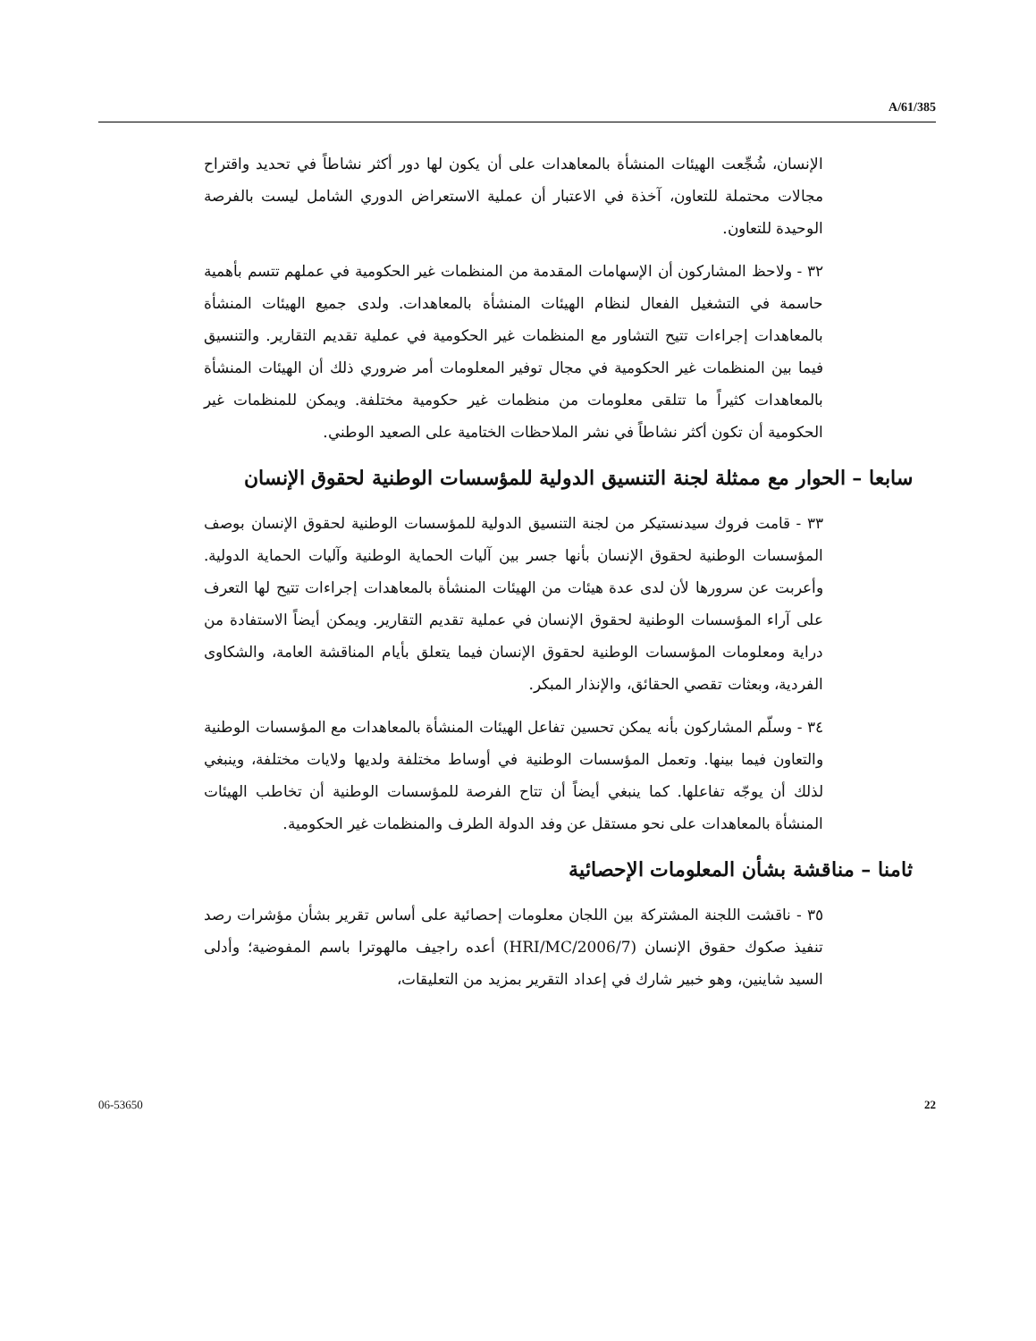A/61/385
الإنسان، شُجِّعت الهيئات المنشأة بالمعاهدات على أن يكون لها دور أكثر نشاطاً في تحديد واقتراح مجالات محتملة للتعاون، آخذة في الاعتبار أن عملية الاستعراض الدوري الشامل ليست بالفرصة الوحيدة للتعاون.
٣٢ - ولاحظ المشاركون أن الإسهامات المقدمة من المنظمات غير الحكومية في عملهم تتسم بأهمية حاسمة في التشغيل الفعال لنظام الهيئات المنشأة بالمعاهدات. ولدى جميع الهيئات المنشأة بالمعاهدات إجراءات تتيح التشاور مع المنظمات غير الحكومية في عملية تقديم التقارير. والتنسيق فيما بين المنظمات غير الحكومية في مجال توفير المعلومات أمر ضروري ذلك أن الهيئات المنشأة بالمعاهدات كثيراً ما تتلقى معلومات من منظمات غير حكومية مختلفة. ويمكن للمنظمات غير الحكومية أن تكون أكثر نشاطاً في نشر الملاحظات الختامية على الصعيد الوطني.
سابعا – الحوار مع ممثلة لجنة التنسيق الدولية للمؤسسات الوطنية لحقوق الإنسان
٣٣ - قامت فروك سيدنستيكر من لجنة التنسيق الدولية للمؤسسات الوطنية لحقوق الإنسان بوصف المؤسسات الوطنية لحقوق الإنسان بأنها جسر بين آليات الحماية الوطنية وآليات الحماية الدولية. وأعربت عن سرورها لأن لدى عدة هيئات من الهيئات المنشأة بالمعاهدات إجراءات تتيح لها التعرف على آراء المؤسسات الوطنية لحقوق الإنسان في عملية تقديم التقارير. ويمكن أيضاً الاستفادة من دراية ومعلومات المؤسسات الوطنية لحقوق الإنسان فيما يتعلق بأيام المناقشة العامة، والشكاوى الفردية، وبعثات تقصي الحقائق، والإنذار المبكر.
٣٤ - وسلّم المشاركون بأنه يمكن تحسين تفاعل الهيئات المنشأة بالمعاهدات مع المؤسسات الوطنية والتعاون فيما بينها. وتعمل المؤسسات الوطنية في أوساط مختلفة ولديها ولايات مختلفة، وينبغي لذلك أن يوجّه تفاعلها. كما ينبغي أيضاً أن تتاح الفرصة للمؤسسات الوطنية أن تخاطب الهيئات المنشأة بالمعاهدات على نحو مستقل عن وفد الدولة الطرف والمنظمات غير الحكومية.
ثامنا – مناقشة بشأن المعلومات الإحصائية
٣٥ - ناقشت اللجنة المشتركة بين اللجان معلومات إحصائية على أساس تقرير بشأن مؤشرات رصد تنفيذ صكوك حقوق الإنسان (HRI/MC/2006/7) أعده راجيف مالهوترا باسم المفوضية؛ وأدلى السيد شاينين، وهو خبير شارك في إعداد التقرير بمزيد من التعليقات،
06-53650 22